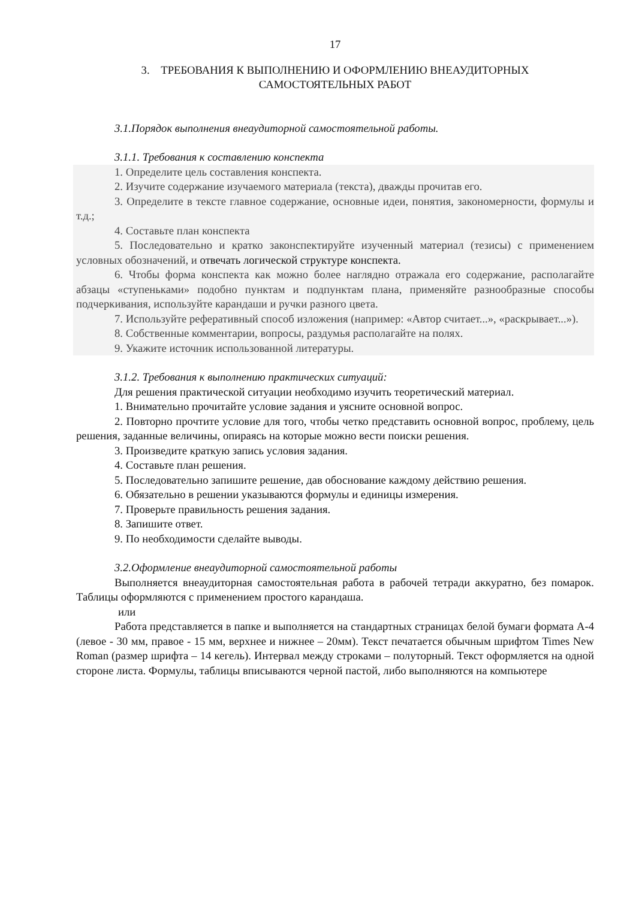17
3. ТРЕБОВАНИЯ К ВЫПОЛНЕНИЮ И ОФОРМЛЕНИЮ ВНЕАУДИТОРНЫХ
САМОСТОЯТЕЛЬНЫХ РАБОТ
3.1.Порядок выполнения внеаудиторной самостоятельной работы.
3.1.1. Требования к составлению конспекта
1. Определите цель составления конспекта.
2. Изучите содержание изучаемого материала (текста), дважды прочитав его.
3. Определите в тексте главное содержание, основные идеи, понятия, закономерности, формулы и т.д.;
4. Составьте план конспекта
5. Последовательно и кратко законспектируйте изученный материал (тезисы) с применением условных обозначений, и отвечать логической структуре конспекта.
6. Чтобы форма конспекта как можно более наглядно отражала его содержание, располагайте абзацы «ступеньками» подобно пунктам и подпунктам плана, применяйте разнообразные способы подчеркивания, используйте карандаши и ручки разного цвета.
7. Используйте реферативный способ изложения (например: «Автор считает...», «раскрывает...»).
8. Собственные комментарии, вопросы, раздумья располагайте на полях.
9. Укажите источник использованной литературы.
3.1.2. Требования к выполнению практических ситуаций:
Для решения практической ситуации необходимо изучить теоретический материал.
1. Внимательно прочитайте условие задания и уясните основной вопрос.
2. Повторно прочтите условие для того, чтобы четко представить основной вопрос, проблему, цель решения, заданные величины, опираясь на которые можно вести поиски решения.
3. Произведите краткую запись условия задания.
4. Составьте план решения.
5. Последовательно запишите решение, дав обоснование каждому действию решения.
6. Обязательно в решении указываются формулы и единицы измерения.
7. Проверьте правильность решения задания.
8. Запишите ответ.
9. По необходимости сделайте выводы.
3.2.Оформление внеаудиторной самостоятельной работы
Выполняется внеаудиторная самостоятельная работа в рабочей тетради аккуратно, без помарок. Таблицы оформляются с применением простого карандаша.
или
Работа представляется в папке и выполняется на стандартных страницах белой бумаги формата А-4 (левое - 30 мм, правое - 15 мм, верхнее и нижнее – 20мм). Текст печатается обычным шрифтом Times New Roman (размер шрифта – 14 кегель). Интервал между строками – полуторный. Текст оформляется на одной стороне листа. Формулы, таблицы вписываются черной пастой, либо выполняются на компьютере